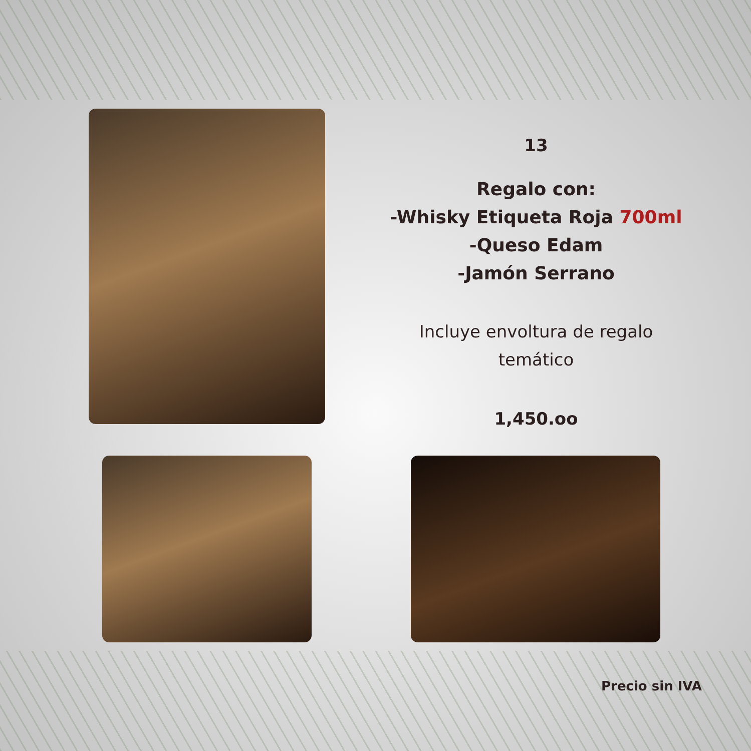13
Regalo con:
-Whisky Etiqueta Roja 700ml
-Queso Edam
-Jamón Serrano
Incluye envoltura de regalo
temático
1,450.oo
Precio sin IVA